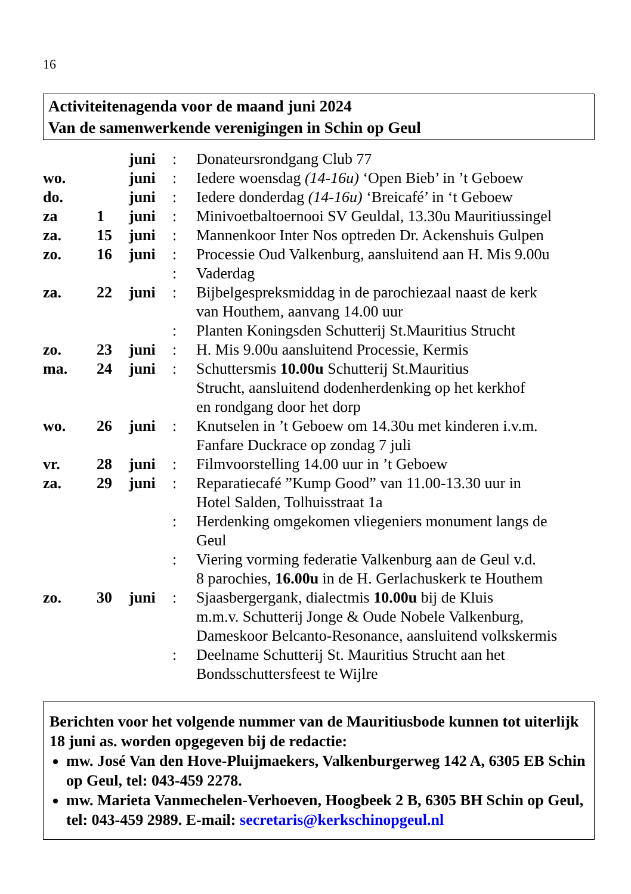16
Activiteitenagenda voor de maand juni 2024
Van de samenwerkende verenigingen in Schin op Geul
| | | juni | : | Donateursrondgang Club 77 |
| wo. | | juni | : | Iedere woensdag (14-16u) ‘Open Bieb’ in ’t Geboew |
| do. | | juni | : | Iedere donderdag (14-16u) ‘Breicafé’ in ‘t Geboew |
| za | 1 | juni | : | Minivoetbaltoernooi SV Geuldal, 13.30u Mauritiussingel |
| za. | 15 | juni | : | Mannenkoor Inter Nos optreden Dr. Ackenshuis Gulpen |
| zo. | 16 | juni | : | Processie Oud Valkenburg, aansluitend aan H. Mis 9.00u |
| | | | : | Vaderdag |
| za. | 22 | juni | : | Bijbelgespreksmiddag in de parochiezaal naast de kerk van Houthem, aanvang 14.00 uur |
| | | | : | Planten Koningsden Schutterij St.Mauritius Strucht |
| zo. | 23 | juni | : | H. Mis 9.00u aansluitend Processie, Kermis |
| ma. | 24 | juni | : | Schuttersmis 10.00u Schutterij St.Mauritius Strucht, aansluitend dodenherdenking op het kerkhof en rondgang door het dorp |
| wo. | 26 | juni | : | Knutselen in ’t Geboew om 14.30u met kinderen i.v.m. Fanfare Duckrace op zondag 7 juli |
| vr. | 28 | juni | : | Filmvoorstelling 14.00 uur in ’t Geboew |
| za. | 29 | juni | : | Reparatiecafé ”Kump Good” van 11.00-13.30 uur in Hotel Salden, Tolhuisstraat 1a |
| | | | : | Herdenking omgekomen vliegeniers monument langs de Geul |
| | | | : | Viering vorming federatie Valkenburg aan de Geul v.d. 8 parochies, 16.00u in de H. Gerlachuskerk te Houthem |
| zo. | 30 | juni | : | Sjaasbergergank, dialectmis 10.00u bij de Kluis m.m.v. Schutterij Jonge & Oude Nobele Valkenburg, Dameskoor Belcanto-Resonance, aansluitend volkskermis |
| | | | : | Deelname Schutterij St. Mauritius Strucht aan het Bondsschuttersfeest te Wijlre |
Berichten voor het volgende nummer van de Mauritiusbode kunnen tot uiterlijk 18 juni as. worden opgegeven bij de redactie:
mw. José Van den Hove-Pluijmaekers, Valkenburgerweg 142 A, 6305 EB Schin op Geul, tel: 043-459 2278.
mw. Marieta Vanmechelen-Verhoeven, Hoogbeek 2 B, 6305 BH Schin op Geul, tel: 043-459 2989. E-mail: secretaris@kerkschinopgeul.nl